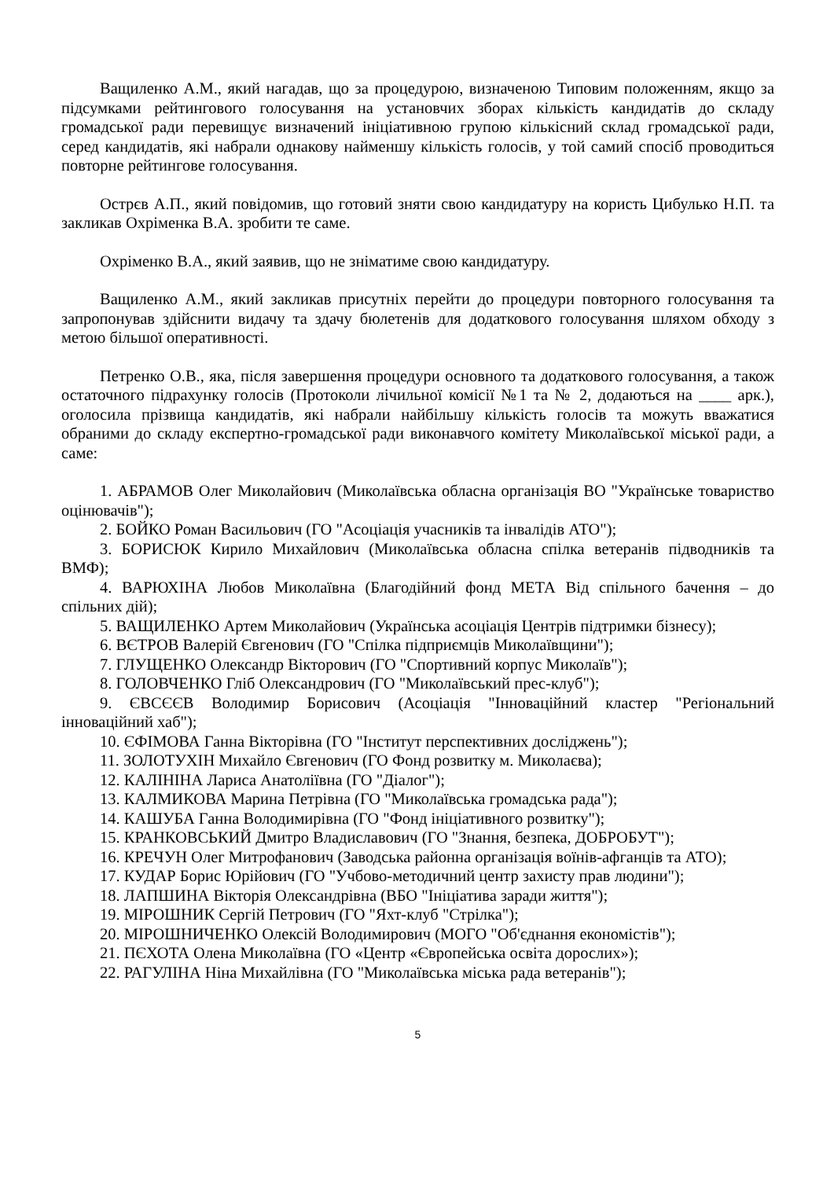Ващиленко А.М., який нагадав, що за процедурою, визначеною Типовим положенням, якщо за підсумками рейтингового голосування на установчих зборах кількість кандидатів до складу громадської ради перевищує визначений ініціативною групою кількісний склад громадської ради, серед кандидатів, які набрали однакову найменшу кількість голосів, у той самий спосіб проводиться повторне рейтингове голосування.
Острєв А.П., який повідомив, що готовий зняти свою кандидатуру на користь Цибулько Н.П. та закликав Охріменка В.А. зробити те саме.
Охріменко В.А., який заявив, що не зніматиме свою кандидатуру.
Ващиленко А.М., який закликав присутніх перейти до процедури повторного голосування та запропонував здійснити видачу та здачу бюлетенів для додаткового голосування шляхом обходу з метою більшої оперативності.
Петренко О.В., яка, після завершення процедури основного та додаткового голосування, а також остаточного підрахунку голосів (Протоколи лічильної комісії №1 та № 2, додаються на ____ арк.), оголосила прізвища кандидатів, які набрали найбільшу кількість голосів та можуть вважатися обраними до складу експертно-громадської ради виконавчого комітету Миколаївської міської ради, а саме:
1. АБРАМОВ Олег Миколайович (Миколаївська обласна організація ВО "Українське товариство оцінювачів");
2. БОЙКО Роман Васильович (ГО "Асоціація учасників та інвалідів АТО");
3. БОРИСЮК Кирило Михайлович (Миколаївська обласна спілка ветеранів підводників та ВМФ);
4. ВАРЮХІНА Любов Миколаївна (Благодійний фонд МЕТА Від спільного бачення – до спільних дій);
5. ВАЩИЛЕНКО Артем Миколайович (Українська асоціація Центрів підтримки бізнесу);
6. ВЄТРОВ Валерій Євгенович (ГО "Спілка підприємців Миколаївщини");
7. ГЛУЩЕНКО Олександр Вікторович (ГО "Спортивний корпус Миколаїв");
8. ГОЛОВЧЕНКО Гліб Олександрович (ГО "Миколаївський прес-клуб");
9. ЄВСЄЄВ Володимир Борисович (Асоціація "Інноваційний кластер "Регіональний інноваційний хаб");
10. ЄФІМОВА Ганна Вікторівна (ГО "Інститут перспективних досліджень");
11. ЗОЛОТУХІН Михайло Євгенович (ГО Фонд розвитку м. Миколаєва);
12. КАЛІНІНА Лариса Анатоліївна (ГО "Діалог");
13. КАЛМИКОВА Марина Петрівна (ГО "Миколаївська громадська рада");
14. КАШУБА Ганна Володимирівна (ГО "Фонд ініціативного розвитку");
15. КРАНКОВСЬКИЙ Дмитро Владиславович (ГО "Знання, безпека, ДОБРОБУТ");
16. КРЕЧУН Олег Митрофанович (Заводська районна організація воїнів-афганців та АТО);
17. КУДАР Борис Юрійович (ГО "Учбово-методичний центр захисту прав людини");
18. ЛАПШИНА Вікторія Олександрівна (ВБО "Ініціатива заради життя");
19. МІРОШНИК Сергій Петрович (ГО "Яхт-клуб "Стрілка");
20. МІРОШНИЧЕНКО Олексій Володимирович (МОГО "Об'єднання економістів");
21. ПЄХОТА Олена Миколаївна (ГО «Центр «Європейська освіта дорослих»);
22. РАГУЛІНА Ніна Михайлівна (ГО "Миколаївська міська рада ветеранів");
5